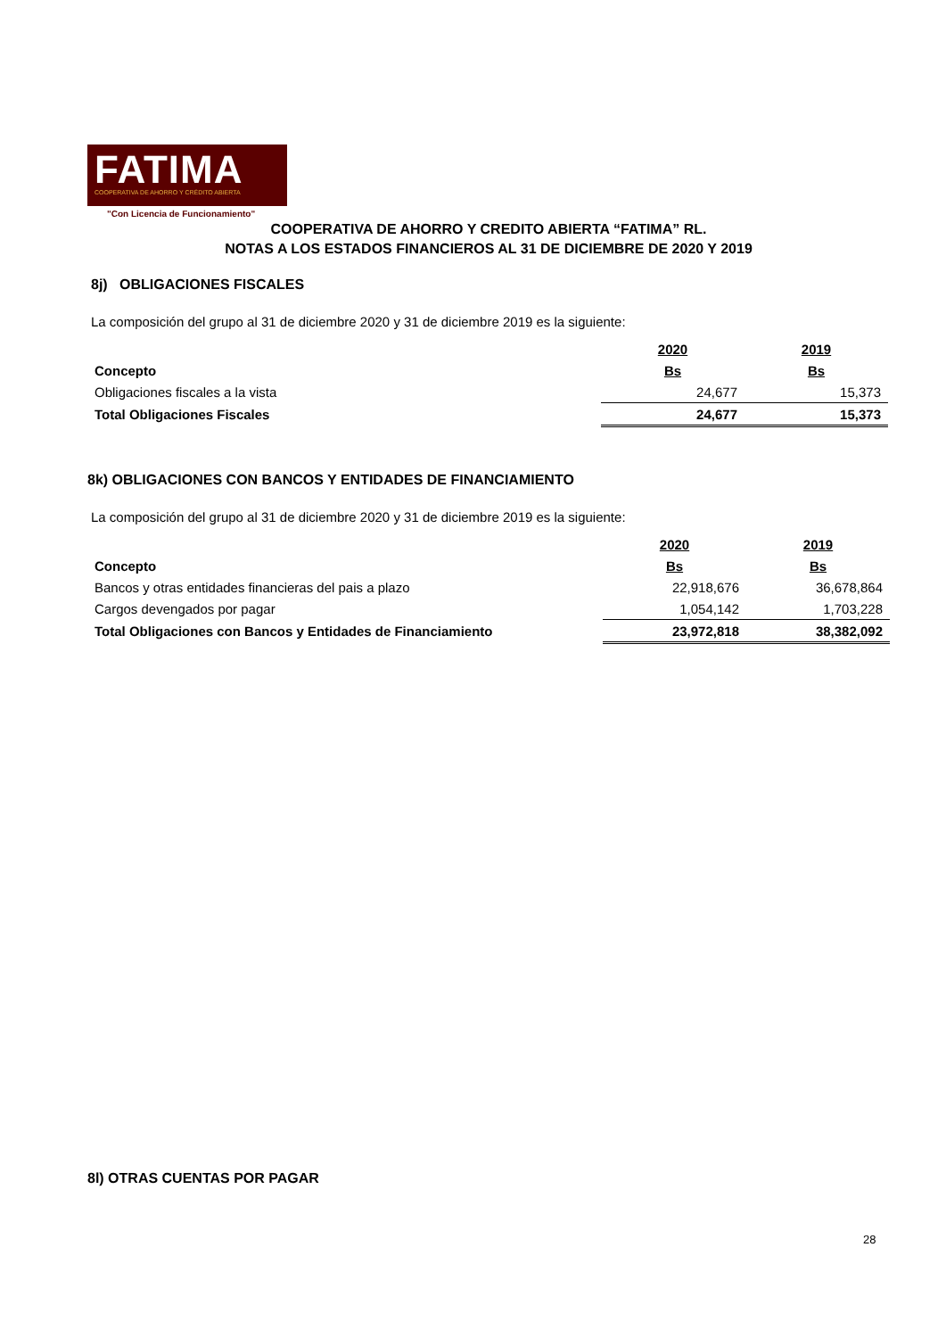FATIMA
COOPERATIVA DE AHORRO Y CRÉDITO ABIERTA
"Con Licencia de Funcionamiento"
COOPERATIVA DE AHORRO Y CREDITO ABIERTA “FATIMA” RL.
NOTAS A LOS ESTADOS FINANCIEROS AL 31 DE DICIEMBRE DE 2020 Y 2019
8j) OBLIGACIONES FISCALES
La composición del grupo al 31 de diciembre 2020 y 31 de diciembre 2019 es la siguiente:
| | 2020 | 2019 |
| Concepto | Bs | Bs |
| Obligaciones fiscales a la vista | 24,677 | 15,373 |
| Total Obligaciones Fiscales | 24,677 | 15,373 |
8k) OBLIGACIONES CON BANCOS Y ENTIDADES DE FINANCIAMIENTO
La composición del grupo al 31 de diciembre 2020 y 31 de diciembre 2019 es la siguiente:
| | 2020 | 2019 |
| Concepto | Bs | Bs |
| Bancos y otras entidades financieras del pais a plazo | 22,918,676 | 36,678,864 |
| Cargos devengados por pagar | 1,054,142 | 1,703,228 |
| Total Obligaciones con Bancos y Entidades de Financiamiento | 23,972,818 | 38,382,092 |
8l) OTRAS CUENTAS POR PAGAR
28